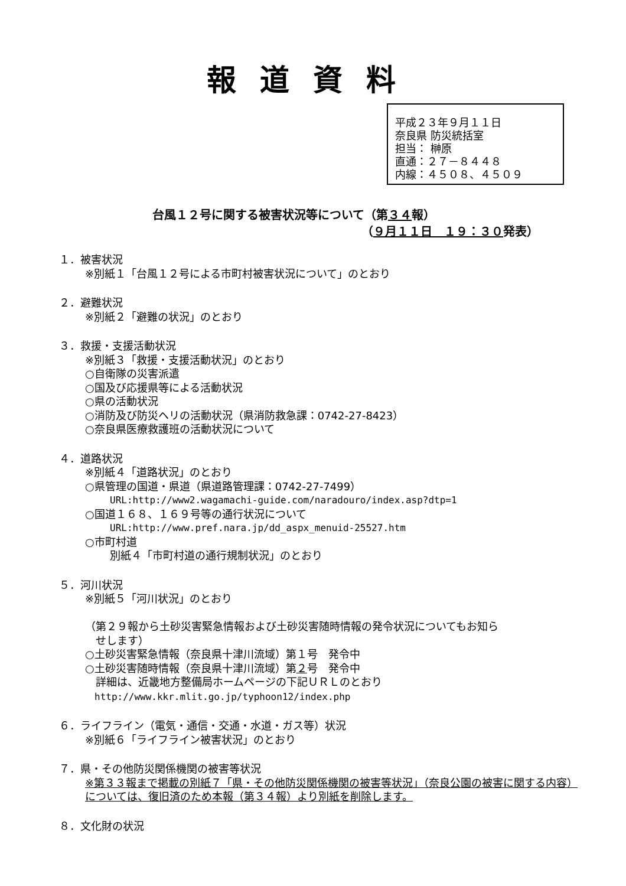報道資料
平成２３年９月１１日
奈良県 防災統括室
担当： 榊原
直通：２７－８４４８
内線：４５０８、４５０９
台風１２号に関する被害状況等について（第３４報）
（９月１１日　１９：３０発表）
１．被害状況
※別紙１「台風１２号による市町村被害状況について」のとおり
２．避難状況
※別紙２「避難の状況」のとおり
３．救援・支援活動状況
※別紙３「救援・支援活動状況」のとおり
○自衛隊の災害派遣
○国及び応援県等による活動状況
○県の活動状況
○消防及び防災ヘリの活動状況（県消防救急課：0742-27-8423）
○奈良県医療救護班の活動状況について
４．道路状況
※別紙４「道路状況」のとおり
○県管理の国道・県道（県道路管理課：0742-27-7499）
URL:http://www2.wagamachi-guide.com/naradouro/index.asp?dtp=1
○国道１６８、１６９号等の通行状況について
URL:http://www.pref.nara.jp/dd_aspx_menuid-25527.htm
○市町村道
別紙４「市町村道の通行規制状況」のとおり
５．河川状況
※別紙５「河川状況」のとおり
（第２９報から土砂災害緊急情報および土砂災害随時情報の発令状況についてもお知ら
　せします）
○土砂災害緊急情報（奈良県十津川流域）第１号　発令中
○土砂災害随時情報（奈良県十津川流域）第２号　発令中
　詳細は、近畿地方整備局ホームページの下記ＵＲＬのとおり
　http://www.kkr.mlit.go.jp/typhoon12/index.php
６．ライフライン（電気・通信・交通・水道・ガス等）状況
※別紙６「ライフライン被害状況」のとおり
７．県・その他防災関係機関の被害等状況
※第３３報まで掲載の別紙７「県・その他防災関係機関の被害等状況」（奈良公園の被害に関する内容）については、復旧済のため本報（第３４報）より別紙を削除します。
８．文化財の状況